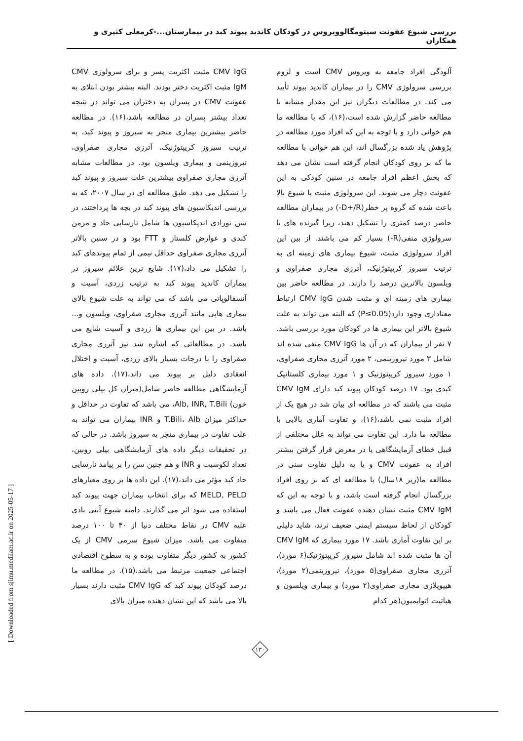بررسی شیوع عفونت سیتومگالوویروس در کودکان کاندید پیوند کبد در بیمارستان...-کرمعلی کثیری و همکاران
CMV IgG مثبت اکثریت پسر و برای سرولوژی CMV IgM مثبت اکثریت دختر بودند. البته بیشتر بودن ابتلای به عفونت CMV در پسران به دختران می تواند در نتیجه تعداد بیشتر پسران در مطالعه باشد،(۱۶). در مطالعه حاضر بیشترین بیماری منجر به سیروز و پیوند کبد، به ترتیب سیروز کریپتوژنیک، آترزی مجاری صفراوی، تیروزینمی و بیماری ویلسون بود. در مطالعات مشابه آترزی مجاری صفراوی بیشترین علت سیروز و پیوند کبد را تشکیل می دهد. طبق مطالعه ای در سال ۲۰۰۷، که به بررسی اندیکاسیون های پیوند کبد در بچه ها پرداختند، در سن نوزادی اندیکاسیون ها شامل نارسایی حاد و مزمن کبدی و عوارض کلستاز و FTT بود و در سنین بالاتر آترزی مجاری صفراوی حداقل نیمی از تمام پیوندهای کبد را تشکیل می داد،(۱۷). شایع ترین علائم سیروز در بیماران کاندید پیوند کبد به ترتیب زردی، آسیت و آنسفالوپاتی می باشد که می تواند به علت شیوع بالای بیماری هایی مانند آترزی مجاری صفراوی، ویلسون و... باشد. در بین این بیماری ها زردی و آسیت شایع می باشد. در مطالعاتی که اشاره شد نیز آترزی مجاری صفراوی را با درجات بسیار بالای زردی، آسیت و اختلال انعقادی دلیل بر پیوند می داند،(۱۷). داده های آزمایشگاهی مطالعه حاضر شامل(میزان کل بیلی روبین خون) Alb, INR, T.Bili، می باشد که تفاوت در حداقل و حداکثر میزان T.Bili، Alb و INR بیماران می تواند به علت تفاوت در بیماری منجر به سیروز باشد. در حالی که در تحقیقات دیگر داده های آزمایشگاهی بیلی روبین، تعداد لکوسیت و INR و هم چنین سن را بر پیامد نارسایی حاد کبد مؤثر می داند،(۱۷). این داده ها بر روی معیارهای MELD, PELD که برای انتخاب بیماران جهت پیوند کبد استفاده می شود اثر می گذارند. دامنه شیوع آنتی بادی علیه CMV در نقاط مختلف دنیا از ۴۰ تا ۱۰۰ درصد متفاوت می باشد. میزان شیوع سرمی CMV از یک کشور به کشور دیگر متفاوت بوده و به سطوح اقتصادی اجتماعی جمعیت مرتبط می باشد،(۱۵). در مطالعه ما درصد کودکان پیوند کبد که CMV IgG مثبت دارند بسیار بالا می باشد که این نشان دهنده میزان بالای
آلودگی افراد جامعه به ویروس CMV است و لزوم بررسی سرولوژی CMV را در بیماران کاندید پیوند تأیید می کند. در مطالعات دیگران نیز این مقدار مشابه با مطالعه حاضر گزارش شده است،(۱۶)، که با مطالعه ما هم خوانی دارد و با توجه به این که افراد مورد مطالعه در پژوهش یاد شده بزرگسال اند، این هم خوانی با مطالعه ما که بر روی کودکان انجام گرفته است نشان می دهد که بخش اعظم افراد جامعه در سنین کودکی به این عفونت دچار می شوند. این سرولوژی مثبت با شیوع بالا باعث شده که گروه پر خطر(D+/R-) در بیماران مطالعه حاضر درصد کمتری را تشکیل دهند، زیرا گیرنده های با سرولوژی منفی(R-) بسیار کم می باشند. از بین این افراد سرولوژی مثبت، شیوع بیماری های زمینه ای به ترتیب سیروز کریپتوژنیک، آترزی مجاری صفراوی و ویلسون بالاترین درصد را دارند. در مطالعه حاضر بین بیماری های زمینه ای و مثبت شدن CMV IgG ارتباط معناداری وجود دارد(P≤0.05) که البته می تواند به علت شیوع بالاتر این بیماری ها در کودکان مورد بررسی باشد. ۷ نفر از بیماران که در آن ها CMV IgG منفی شده اند شامل ۳ مورد تیروزینمی، ۲ مورد آترزی مجاری صفراوی، ۱ مورد سیروز کریپتوژنیک و ۱ مورد بیماری کلستاتیک کبدی بود. ۱۷ درصد کودکان پیوند کبد دارای CMV IgM مثبت می باشند که در مطالعه ای بیان شد در هیچ یک از افراد مثبت نمی باشد،(۱۶)، و تفاوت آماری بالایی با مطالعه ما دارد. این تفاوت می تواند به علل مختلفی از قبیل خطای آزمایشگاهی یا در معرض قرار گرفتن بیشتر افراد به عفونت CMV و یا به دلیل تفاوت سنی در مطالعه ما(زیر ۱۸سال) با مطالعه ای که بر روی افراد بزرگسال انجام گرفته است باشد، و با توجه به این که CMV IgM مثبت نشان دهنده عفونت فعال می باشد و کودکان از لحاظ سیستم ایمنی ضعیف ترند، شاید دلیلی بر این تفاوت آماری باشد. ۱۷ مورد بیماری که CMV IgM آن ها مثبت شده اند شامل سیروز کریپتوژنیک(۶ مورد)، آترزی مجاری صفراوی(۵ مورد)، تیروزینمی(۲ مورد)، هیپوپلازی مجاری صفراوی(۲ مورد) و بیماری ویلسون و هپاتیت اتوایمیون(هر کدام
۱۳۰
[ Downloaded from sjimu.medilam.ac.ir on 2025-05-17 ]